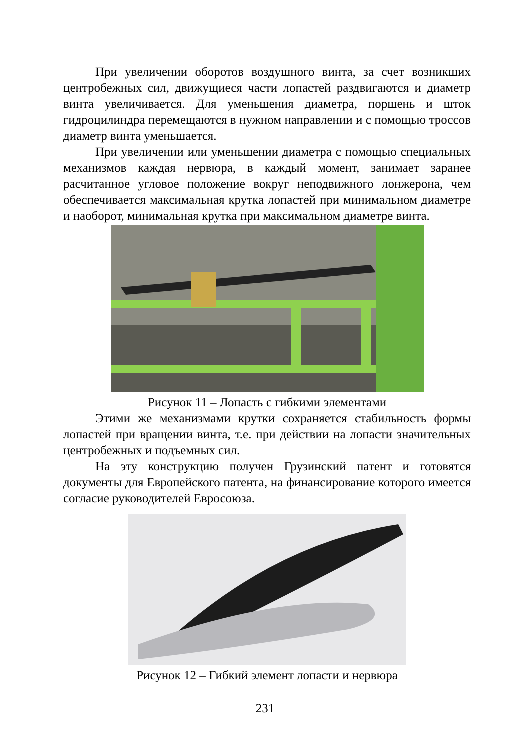При увеличении оборотов воздушного винта, за счет возникших центробежных сил, движущиеся части лопастей раздвигаются и диаметр винта увеличивается. Для уменьшения диаметра, поршень и шток гидроцилиндра перемещаются в нужном направлении и с помощью троссов диаметр винта уменьшается.
При увеличении или уменьшении диаметра с помощью специальных механизмов каждая нервюра, в каждый момент, занимает заранее расчитанное угловое положение вокруг неподвижного лонжерона, чем обеспечивается максимальная крутка лопастей при минимальном диаметре и наоборот, минимальная крутка при максимальном диаметре винта.
Рисунок 11 – Лопасть с гибкими элементами
Этими же механизмами крутки сохраняется стабильность формы лопастей при вращении винта, т.е. при действии на лопасти значительных центробежных и подъемных сил.
На эту конструкцию получен Грузинский патент и готовятся документы для Европейского патента, на финансирование которого имеется согласие руководителей Евросоюза.
Рисунок 12 – Гибкий элемент лопасти и нервюра
231